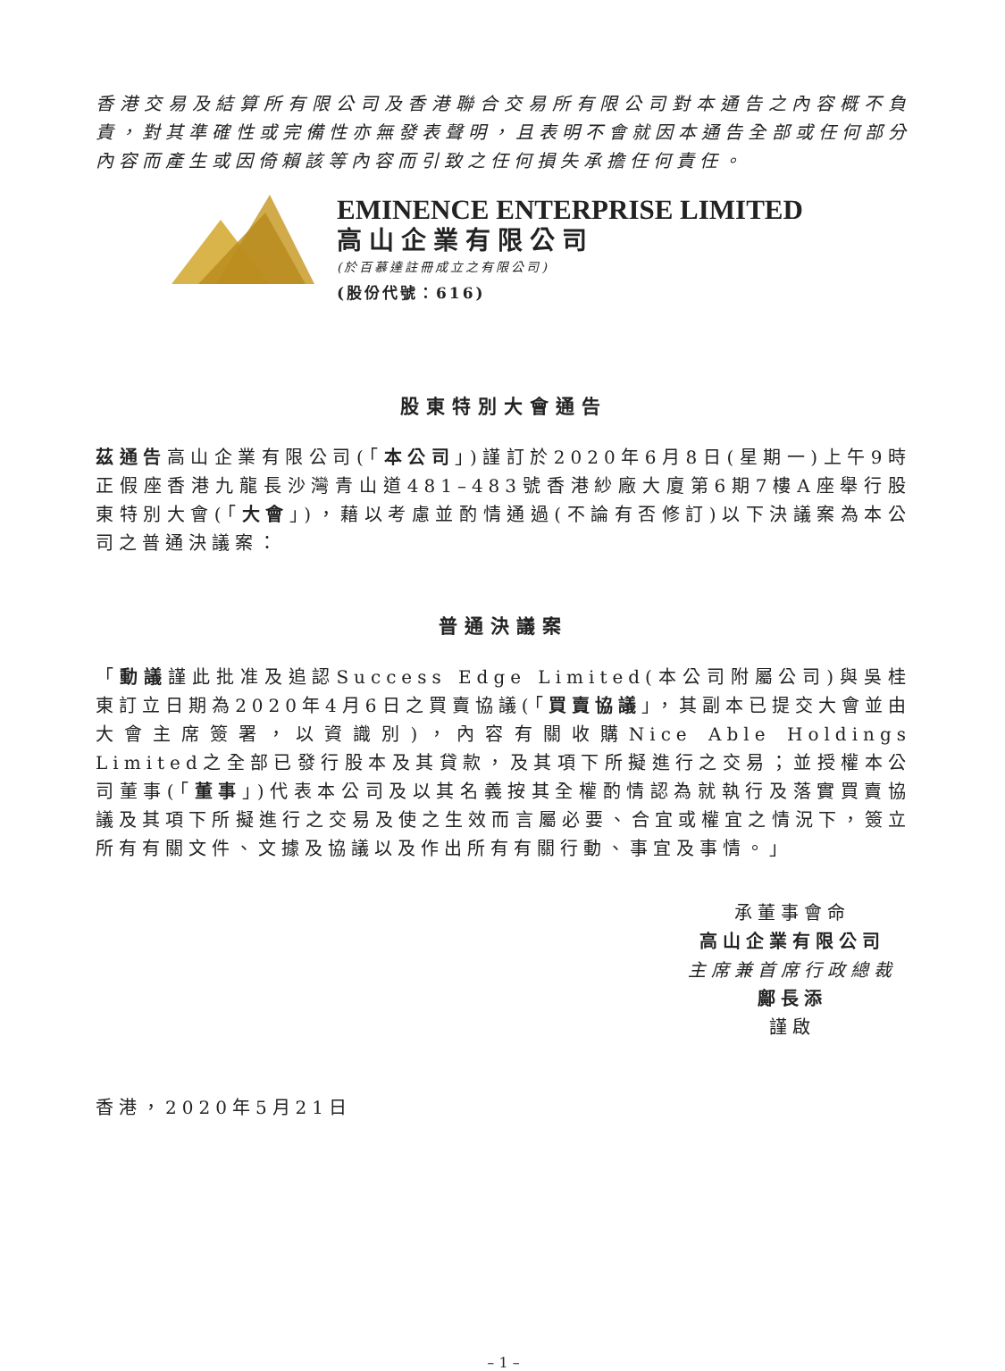香港交易及結算所有限公司及香港聯合交易所有限公司對本通告之內容概不負責，對其準確性或完備性亦無發表聲明，且表明不會就因本通告全部或任何部分內容而產生或因倚賴該等內容而引致之任何損失承擔任何責任。
EMINENCE ENTERPRISE LIMITED
高山企業有限公司
(於百慕達註冊成立之有限公司)
(股份代號：616)
股東特別大會通告
茲通告高山企業有限公司(「本公司」)謹訂於2020年6月8日(星期一)上午9時正假座香港九龍長沙灣青山道481–483號香港紗廠大廈第6期7樓A座舉行股東特別大會(「大會」)，藉以考慮並酌情通過(不論有否修訂)以下決議案為本公司之普通決議案：
普通決議案
「動議謹此批准及追認Success Edge Limited(本公司附屬公司)與吳桂東訂立日期為2020年4月6日之買賣協議(「買賣協議」，其副本已提交大會並由大會主席簽署，以資識別)，內容有關收購Nice Able Holdings Limited之全部已發行股本及其貸款，及其項下所擬進行之交易；並授權本公司董事(「董事」)代表本公司及以其名義按其全權酌情認為就執行及落實買賣協議及其項下所擬進行之交易及使之生效而言屬必要、合宜或權宜之情況下，簽立所有有關文件、文據及協議以及作出所有有關行動、事宜及事情。」
承董事會命
高山企業有限公司
主席兼首席行政總裁
鄺長添
謹啟
香港，2020年5月21日
– 1 –